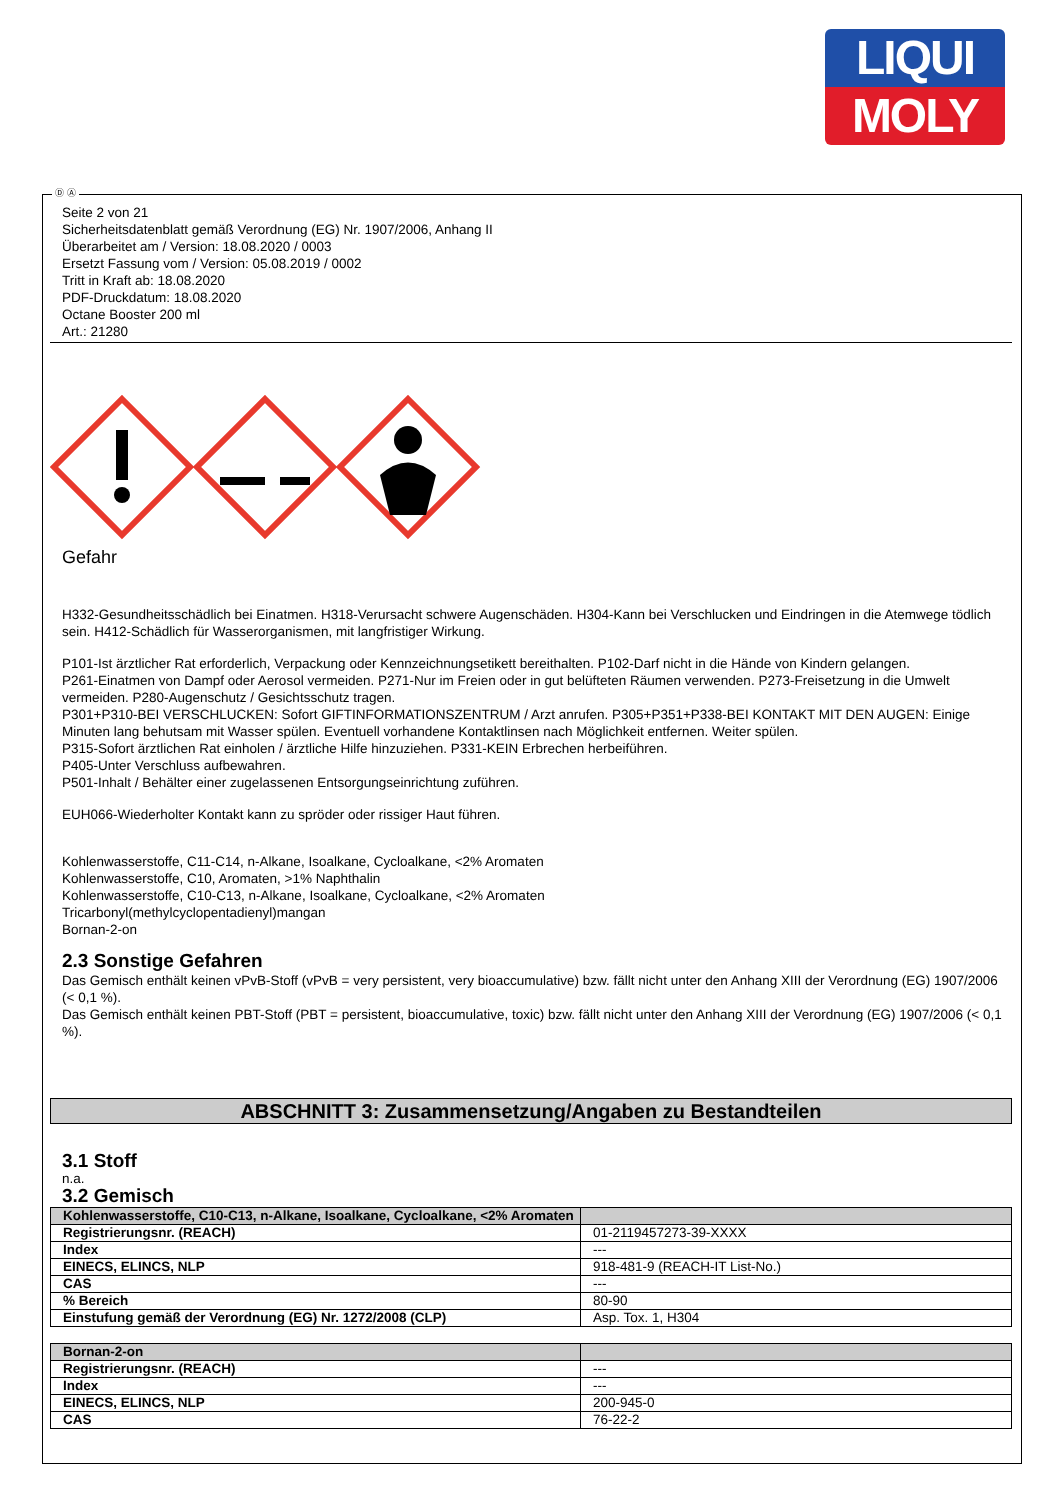LIQUI
MOLY
Ⓓ Ⓐ
Seite 2 von 21
Sicherheitsdatenblatt gemäß Verordnung (EG) Nr. 1907/2006, Anhang II
Überarbeitet am / Version: 18.08.2020 / 0003
Ersetzt Fassung vom / Version: 05.08.2019 / 0002
Tritt in Kraft ab: 18.08.2020
PDF-Druckdatum: 18.08.2020
Octane Booster 200 ml
Art.: 21280
Gefahr
H332-Gesundheitsschädlich bei Einatmen. H318-Verursacht schwere Augenschäden. H304-Kann bei Verschlucken und Eindringen in die Atemwege tödlich sein. H412-Schädlich für Wasserorganismen, mit langfristiger Wirkung.
P101-Ist ärztlicher Rat erforderlich, Verpackung oder Kennzeichnungsetikett bereithalten. P102-Darf nicht in die Hände von Kindern gelangen.
P261-Einatmen von Dampf oder Aerosol vermeiden. P271-Nur im Freien oder in gut belüfteten Räumen verwenden. P273-Freisetzung in die Umwelt vermeiden. P280-Augenschutz / Gesichtsschutz tragen.
P301+P310-BEI VERSCHLUCKEN: Sofort GIFTINFORMATIONSZENTRUM / Arzt anrufen. P305+P351+P338-BEI KONTAKT MIT DEN AUGEN: Einige Minuten lang behutsam mit Wasser spülen. Eventuell vorhandene Kontaktlinsen nach Möglichkeit entfernen. Weiter spülen.
P315-Sofort ärztlichen Rat einholen / ärztliche Hilfe hinzuziehen. P331-KEIN Erbrechen herbeiführen.
P405-Unter Verschluss aufbewahren.
P501-Inhalt / Behälter einer zugelassenen Entsorgungseinrichtung zuführen.
EUH066-Wiederholter Kontakt kann zu spröder oder rissiger Haut führen.
Kohlenwasserstoffe, C11-C14, n-Alkane, Isoalkane, Cycloalkane, <2% Aromaten
Kohlenwasserstoffe, C10, Aromaten, >1% Naphthalin
Kohlenwasserstoffe, C10-C13, n-Alkane, Isoalkane, Cycloalkane, <2% Aromaten
Tricarbonyl(methylcyclopentadienyl)mangan
Bornan-2-on
2.3 Sonstige Gefahren
Das Gemisch enthält keinen vPvB-Stoff (vPvB = very persistent, very bioaccumulative) bzw. fällt nicht unter den Anhang XIII der Verordnung (EG) 1907/2006 (< 0,1 %).
Das Gemisch enthält keinen PBT-Stoff (PBT = persistent, bioaccumulative, toxic) bzw. fällt nicht unter den Anhang XIII der Verordnung (EG) 1907/2006 (< 0,1 %).
ABSCHNITT 3: Zusammensetzung/Angaben zu Bestandteilen
3.1 Stoff
n.a.
3.2 Gemisch
| Kohlenwasserstoffe, C10-C13, n-Alkane, Isoalkane, Cycloalkane, <2% Aromaten | |
| Registrierungsnr. (REACH) | 01-2119457273-39-XXXX |
| Index | --- |
| EINECS, ELINCS, NLP | 918-481-9 (REACH-IT List-No.) |
| CAS | --- |
| % Bereich | 80-90 |
| Einstufung gemäß der Verordnung (EG) Nr. 1272/2008 (CLP) | Asp. Tox. 1, H304 |
| Bornan-2-on | |
| Registrierungsnr. (REACH) | --- |
| Index | --- |
| EINECS, ELINCS, NLP | 200-945-0 |
| CAS | 76-22-2 |